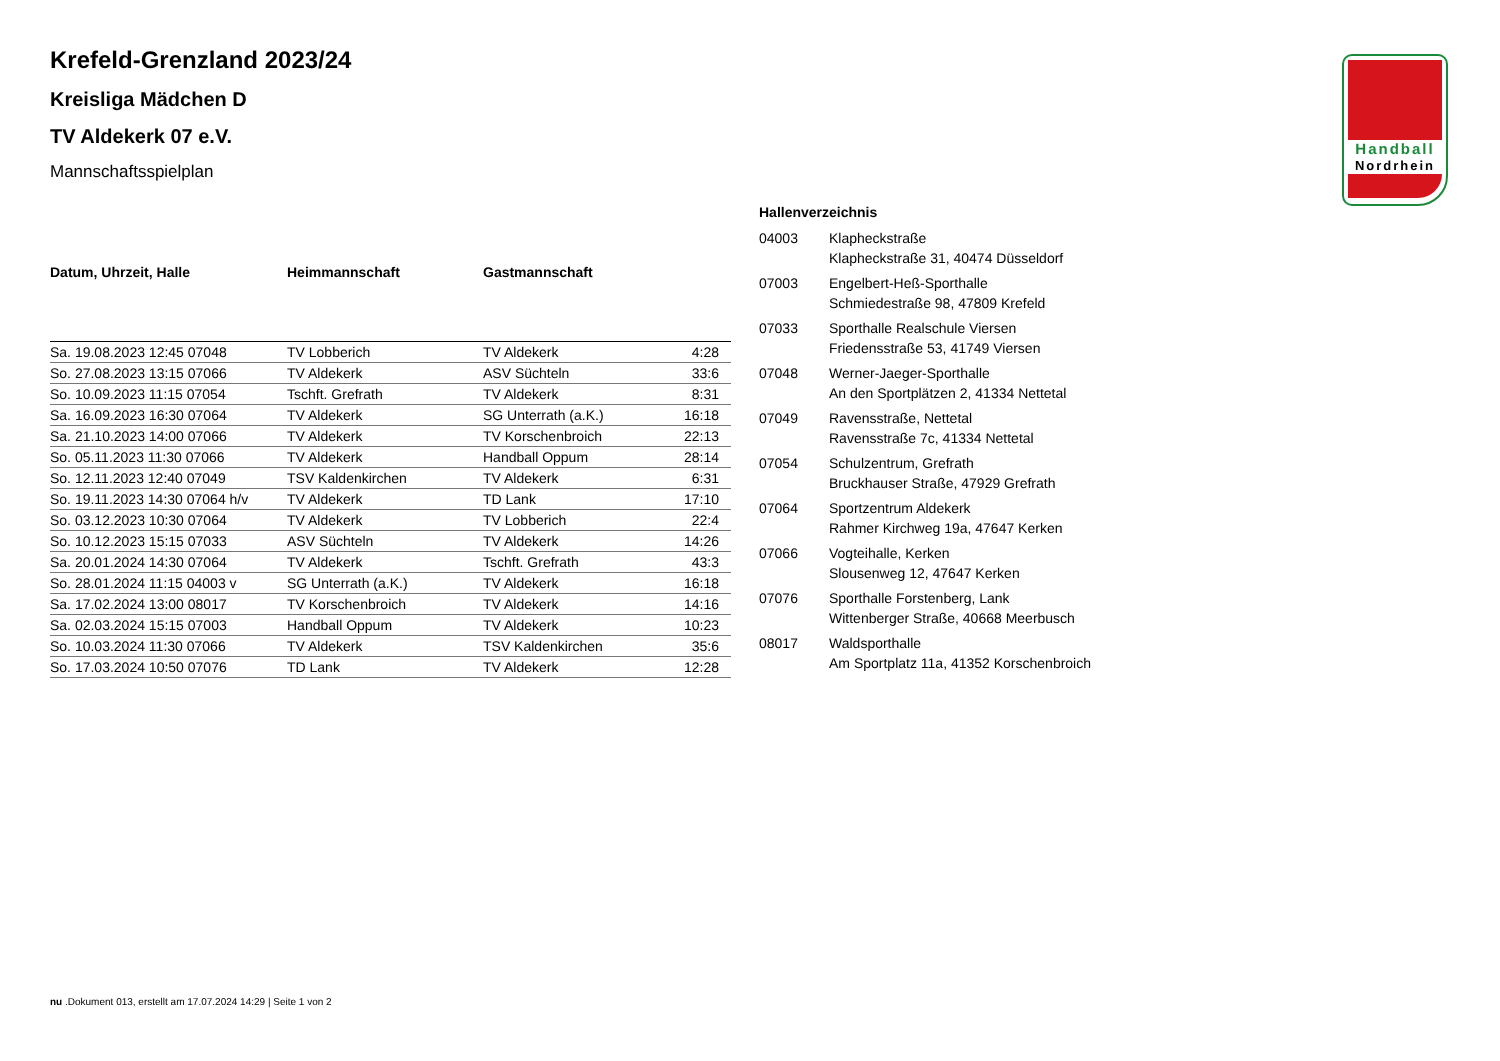Handball
Nordrhein
Krefeld-Grenzland 2023/24
Kreisliga Mädchen D
TV Aldekerk 07 e.V.
Mannschaftsspielplan
| Datum, Uhrzeit, Halle | Heimmannschaft | Gastmannschaft | |
| --- | --- | --- | --- |
| Sa. 19.08.2023 12:45 07048 | TV Lobberich | TV Aldekerk | 4:28 |
| So. 27.08.2023 13:15 07066 | TV Aldekerk | ASV Süchteln | 33:6 |
| So. 10.09.2023 11:15 07054 | Tschft. Grefrath | TV Aldekerk | 8:31 |
| Sa. 16.09.2023 16:30 07064 | TV Aldekerk | SG Unterrath (a.K.) | 16:18 |
| Sa. 21.10.2023 14:00 07066 | TV Aldekerk | TV Korschenbroich | 22:13 |
| So. 05.11.2023 11:30 07066 | TV Aldekerk | Handball Oppum | 28:14 |
| So. 12.11.2023 12:40 07049 | TSV Kaldenkirchen | TV Aldekerk | 6:31 |
| So. 19.11.2023 14:30 07064 h/v | TV Aldekerk | TD Lank | 17:10 |
| So. 03.12.2023 10:30 07064 | TV Aldekerk | TV Lobberich | 22:4 |
| So. 10.12.2023 15:15 07033 | ASV Süchteln | TV Aldekerk | 14:26 |
| Sa. 20.01.2024 14:30 07064 | TV Aldekerk | Tschft. Grefrath | 43:3 |
| So. 28.01.2024 11:15 04003 v | SG Unterrath (a.K.) | TV Aldekerk | 16:18 |
| Sa. 17.02.2024 13:00 08017 | TV Korschenbroich | TV Aldekerk | 14:16 |
| Sa. 02.03.2024 15:15 07003 | Handball Oppum | TV Aldekerk | 10:23 |
| So. 10.03.2024 11:30 07066 | TV Aldekerk | TSV Kaldenkirchen | 35:6 |
| So. 17.03.2024 10:50 07076 | TD Lank | TV Aldekerk | 12:28 |
Hallenverzeichnis
| 04003 | Klapheckstraße Klapheckstraße 31, 40474 Düsseldorf |
| 07003 | Engelbert-Heß-Sporthalle Schmiedestraße 98, 47809 Krefeld |
| 07033 | Sporthalle Realschule Viersen Friedensstraße 53, 41749 Viersen |
| 07048 | Werner-Jaeger-Sporthalle An den Sportplätzen 2, 41334 Nettetal |
| 07049 | Ravensstraße, Nettetal Ravensstraße 7c, 41334 Nettetal |
| 07054 | Schulzentrum, Grefrath Bruckhauser Straße, 47929 Grefrath |
| 07064 | Sportzentrum Aldekerk Rahmer Kirchweg 19a, 47647 Kerken |
| 07066 | Vogteihalle, Kerken Slousenweg 12, 47647 Kerken |
| 07076 | Sporthalle Forstenberg, Lank Wittenberger Straße, 40668 Meerbusch |
| 08017 | Waldsporthalle Am Sportplatz 11a, 41352 Korschenbroich |
nu .Dokument 013, erstellt am 17.07.2024 14:29 | Seite 1 von 2